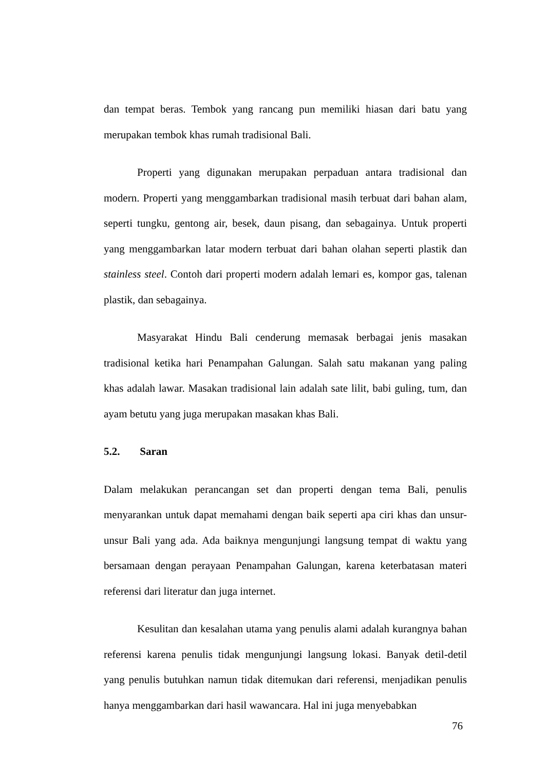dan tempat beras. Tembok yang rancang pun memiliki hiasan dari batu yang merupakan tembok khas rumah tradisional Bali.
Properti yang digunakan merupakan perpaduan antara tradisional dan modern. Properti yang menggambarkan tradisional masih terbuat dari bahan alam, seperti tungku, gentong air, besek, daun pisang, dan sebagainya. Untuk properti yang menggambarkan latar modern terbuat dari bahan olahan seperti plastik dan stainless steel. Contoh dari properti modern adalah lemari es, kompor gas, talenan plastik, dan sebagainya.
Masyarakat Hindu Bali cenderung memasak berbagai jenis masakan tradisional ketika hari Penampahan Galungan. Salah satu makanan yang paling khas adalah lawar. Masakan tradisional lain adalah sate lilit, babi guling, tum, dan ayam betutu yang juga merupakan masakan khas Bali.
5.2. Saran
Dalam melakukan perancangan set dan properti dengan tema Bali, penulis menyarankan untuk dapat memahami dengan baik seperti apa ciri khas dan unsur-unsur Bali yang ada. Ada baiknya mengunjungi langsung tempat di waktu yang bersamaan dengan perayaan Penampahan Galungan, karena keterbatasan materi referensi dari literatur dan juga internet.
Kesulitan dan kesalahan utama yang penulis alami adalah kurangnya bahan referensi karena penulis tidak mengunjungi langsung lokasi. Banyak detil-detil yang penulis butuhkan namun tidak ditemukan dari referensi, menjadikan penulis hanya menggambarkan dari hasil wawancara. Hal ini juga menyebabkan
76